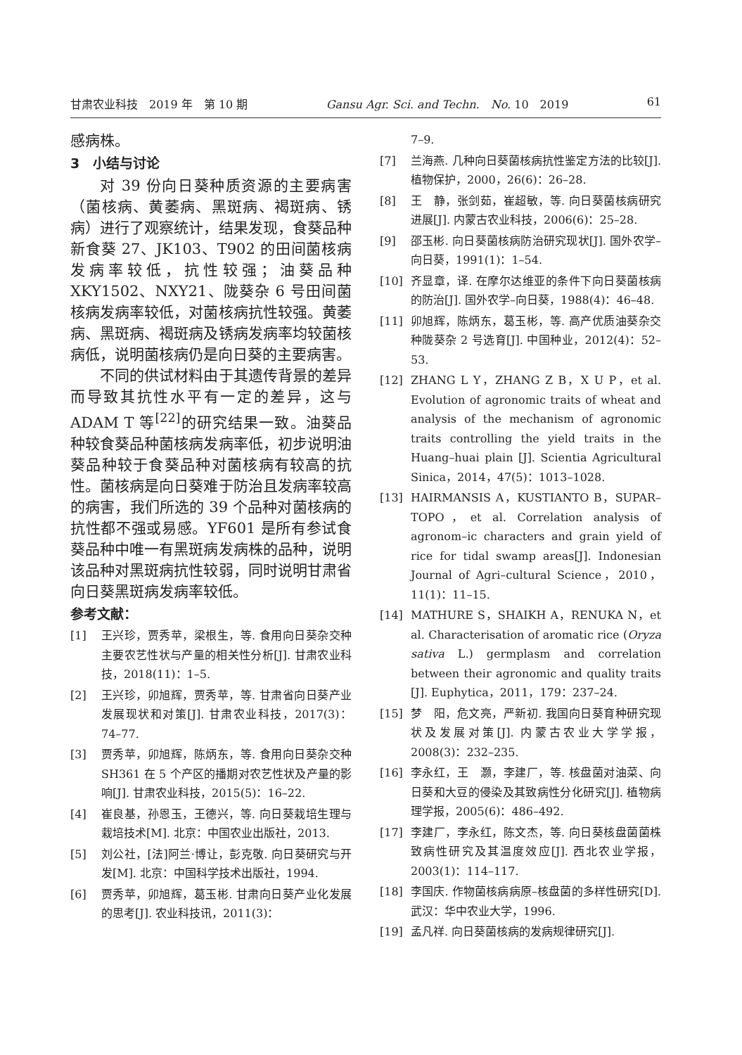甘肃农业科技　2019 年　第 10 期 Gansu Agr. Sci. and Techn.　No. 10　2019 61
感病株。
3　小结与讨论
对 39 份向日葵种质资源的主要病害（菌核病、黄萎病、黑斑病、褐斑病、锈病）进行了观察统计，结果发现，食葵品种新食葵 27、JK103、T902 的田间菌核病发病率较低，抗性较强；油葵品种 XKY1502、NXY21、陇葵杂 6 号田间菌核病发病率较低，对菌核病抗性较强。黄萎病、黑斑病、褐斑病及锈病发病率均较菌核病低，说明菌核病仍是向日葵的主要病害。
不同的供试材料由于其遗传背景的差异而导致其抗性水平有一定的差异，这与 ADAM T 等<sup>[22]</sup>的研究结果一致。油葵品种较食葵品种菌核病发病率低，初步说明油葵品种较于食葵品种对菌核病有较高的抗性。菌核病是向日葵难于防治且发病率较高的病害，我们所选的 39 个品种对菌核病的抗性都不强或易感。YF601 是所有参试食葵品种中唯一有黑斑病发病株的品种，说明该品种对黑斑病抗性较弱，同时说明甘肃省向日葵黑斑病发病率较低。
参考文献：
[1] 王兴珍，贾秀苹，梁根生，等. 食用向日葵杂交种主要农艺性状与产量的相关性分析[J]. 甘肃农业科技，2018(11)：1–5.
[2] 王兴珍，卯旭辉，贾秀苹，等. 甘肃省向日葵产业发展现状和对策[J]. 甘肃农业科技，2017(3)：74–77.
[3] 贾秀苹，卯旭辉，陈炳东，等. 食用向日葵杂交种 SH361 在 5 个产区的播期对农艺性状及产量的影响[J]. 甘肃农业科技，2015(5)：16–22.
[4] 崔良基，孙恩玉，王德兴，等. 向日葵栽培生理与栽培技术[M]. 北京：中国农业出版社，2013.
[5] 刘公社，[法]阿兰·博让，彭克敬. 向日葵研究与开发[M]. 北京：中国科学技术出版社，1994.
[6] 贾秀苹，卯旭辉，葛玉彬. 甘肃向日葵产业化发展的思考[J]. 农业科技讯，2011(3)：
7–9.
[7] 兰海燕. 几种向日葵菌核病抗性鉴定方法的比较[J]. 植物保护，2000，26(6)：26–28.
[8] 王　静，张剑茹，崔超敏，等. 向日葵菌核病研究进展[J]. 内蒙古农业科技，2006(6)：25–28.
[9] 邵玉彬. 向日葵菌核病防治研究现状[J]. 国外农学–向日葵，1991(1)：1–54.
[10] 齐显章，译. 在摩尔达维亚的条件下向日葵菌核病的防治[J]. 国外农学–向日葵，1988(4)：46–48.
[11] 卯旭辉，陈炳东，葛玉彬，等. 高产优质油葵杂交种陇葵杂 2 号选育[J]. 中国种业，2012(4)：52–53.
[12] ZHANG L Y，ZHANG Z B，X U P，et al. Evolution of agronomic traits of wheat and analysis of the mechanism of agronomic traits controlling the yield traits in the Huang–huai plain [J]. Scientia Agricultural Sinica，2014，47(5)：1013–1028.
[13] HAIRMANSIS A，KUSTIANTO B，SUPAR–TOPO，et al. Correlation analysis of agronom–ic characters and grain yield of rice for tidal swamp areas[J]. Indonesian Journal of Agri–cultural Science，2010，11(1)：11–15.
[14] MATHURE S，SHAIKH A，RENUKA N，et al. Characterisation of aromatic rice (Oryza sativa L.) germplasm and correlation between their agronomic and quality traits [J]. Euphytica，2011，179：237–24.
[15] 梦　阳，危文亮，严新初. 我国向日葵育种研究现状及发展对策[J]. 内蒙古农业大学学报，2008(3)：232–235.
[16] 李永红，王　灏，李建厂，等. 核盘菌对油菜、向日葵和大豆的侵染及其致病性分化研究[J]. 植物病理学报，2005(6)：486–492.
[17] 李建厂，李永红，陈文杰，等. 向日葵核盘菌菌株致病性研究及其温度效应[J]. 西北农业学报，2003(1)：114–117.
[18] 李国庆. 作物菌核病病原–核盘菌的多样性研究[D]. 武汉：华中农业大学，1996.
[19] 孟凡祥. 向日葵菌核病的发病规律研究[J].